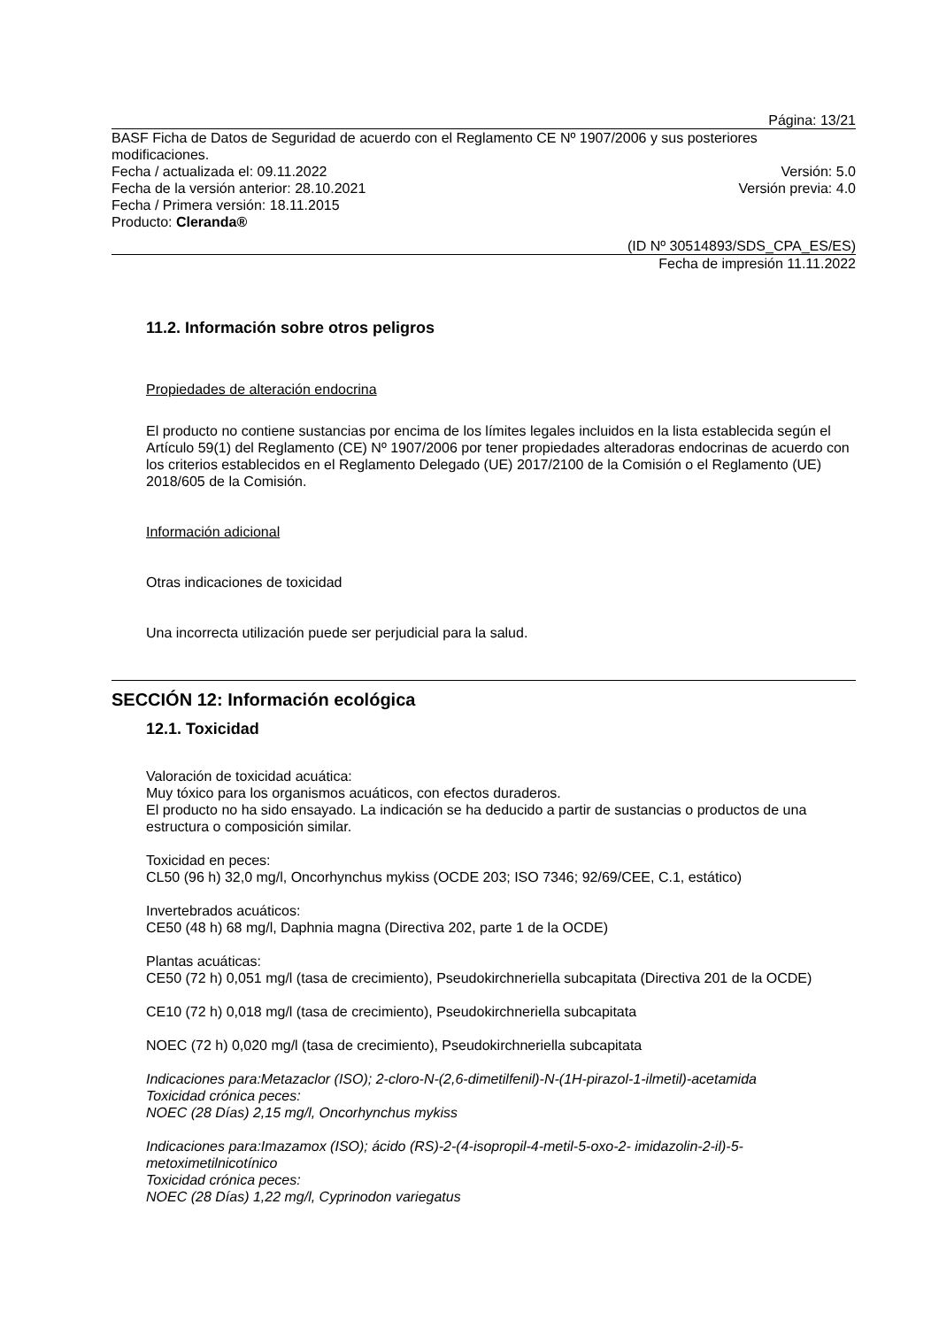Página: 13/21
BASF Ficha de Datos de Seguridad de acuerdo con el Reglamento CE Nº 1907/2006 y sus posteriores modificaciones.
Fecha / actualizada el: 09.11.2022 Versión: 5.0
Fecha de la versión anterior: 28.10.2021 Versión previa: 4.0
Fecha / Primera versión: 18.11.2015
Producto: Cleranda®
(ID Nº 30514893/SDS_CPA_ES/ES)
Fecha de impresión 11.11.2022
11.2. Información sobre otros peligros
Propiedades de alteración endocrina
El producto no contiene sustancias por encima de los límites legales incluidos en la lista establecida según el Artículo 59(1) del Reglamento (CE) Nº 1907/2006 por tener propiedades alteradoras endocrinas de acuerdo con los criterios establecidos en el Reglamento Delegado (UE) 2017/2100 de la Comisión o el Reglamento (UE) 2018/605 de la Comisión.
Información adicional
Otras indicaciones de toxicidad
Una incorrecta utilización puede ser perjudicial para la salud.
SECCIÓN 12: Información ecológica
12.1. Toxicidad
Valoración de toxicidad acuática:
Muy tóxico para los organismos acuáticos, con efectos duraderos.
El producto no ha sido ensayado. La indicación se ha deducido a partir de sustancias o productos de una estructura o composición similar.
Toxicidad en peces:
CL50 (96 h) 32,0 mg/l, Oncorhynchus mykiss (OCDE 203; ISO 7346; 92/69/CEE, C.1, estático)
Invertebrados acuáticos:
CE50 (48 h) 68 mg/l, Daphnia magna (Directiva 202, parte 1 de la OCDE)
Plantas acuáticas:
CE50 (72 h) 0,051 mg/l (tasa de crecimiento), Pseudokirchneriella subcapitata (Directiva 201 de la OCDE)
CE10 (72 h) 0,018 mg/l (tasa de crecimiento), Pseudokirchneriella subcapitata
NOEC (72 h) 0,020 mg/l (tasa de crecimiento), Pseudokirchneriella subcapitata
Indicaciones para:Metazaclor (ISO); 2-cloro-N-(2,6-dimetilfenil)-N-(1H-pirazol-1-ilmetil)-acetamida
Toxicidad crónica peces:
NOEC (28 Días) 2,15 mg/l, Oncorhynchus mykiss
Indicaciones para:Imazamox (ISO); ácido (RS)-2-(4-isopropil-4-metil-5-oxo-2- imidazolin-2-il)-5-metoximetilnicotínico
Toxicidad crónica peces:
NOEC (28 Días) 1,22 mg/l, Cyprinodon variegatus